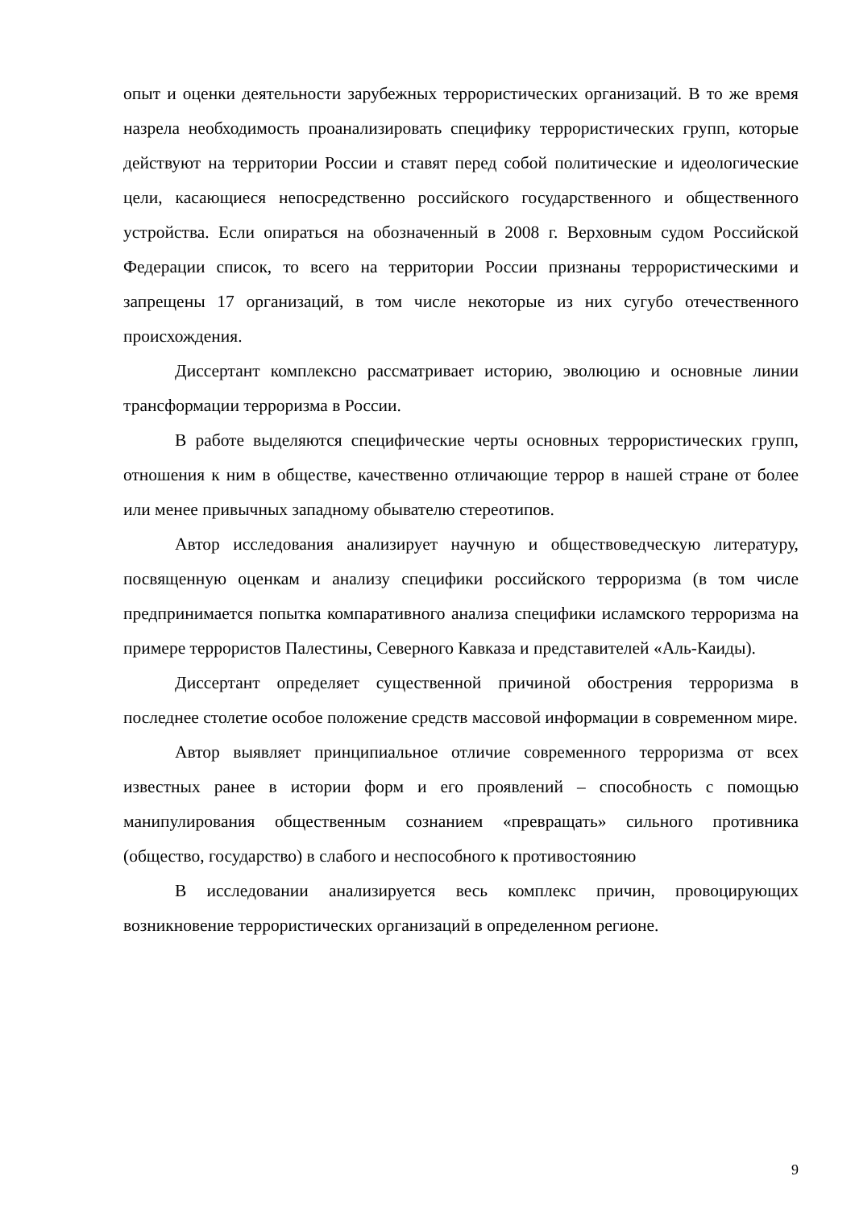опыт и оценки деятельности зарубежных террористических организаций. В то же время назрела необходимость проанализировать специфику террористических групп, которые действуют на территории России и ставят перед собой политические и идеологические цели, касающиеся непосредственно российского государственного и общественного устройства. Если опираться на обозначенный в 2008 г. Верховным судом Российской Федерации список, то всего на территории России признаны террористическими и запрещены 17 организаций, в том числе некоторые из них сугубо отечественного происхождения.
Диссертант комплексно рассматривает историю, эволюцию и основные линии трансформации терроризма в России.
В работе выделяются специфические черты основных террористических групп, отношения к ним в обществе, качественно отличающие террор в нашей стране от более или менее привычных западному обывателю стереотипов.
Автор исследования анализирует научную и обществоведческую литературу, посвященную оценкам и анализу специфики российского терроризма (в том числе предпринимается попытка компаративного анализа специфики исламского терроризма на примере террористов Палестины, Северного Кавказа и представителей «Аль-Каиды).
Диссертант определяет существенной причиной обострения терроризма в последнее столетие особое положение средств массовой информации в современном мире.
Автор выявляет принципиальное отличие современного терроризма от всех известных ранее в истории форм и его проявлений – способность с помощью манипулирования общественным сознанием «превращать» сильного противника (общество, государство) в слабого и неспособного к противостоянию
В исследовании анализируется весь комплекс причин, провоцирующих возникновение террористических организаций в определенном регионе.
9